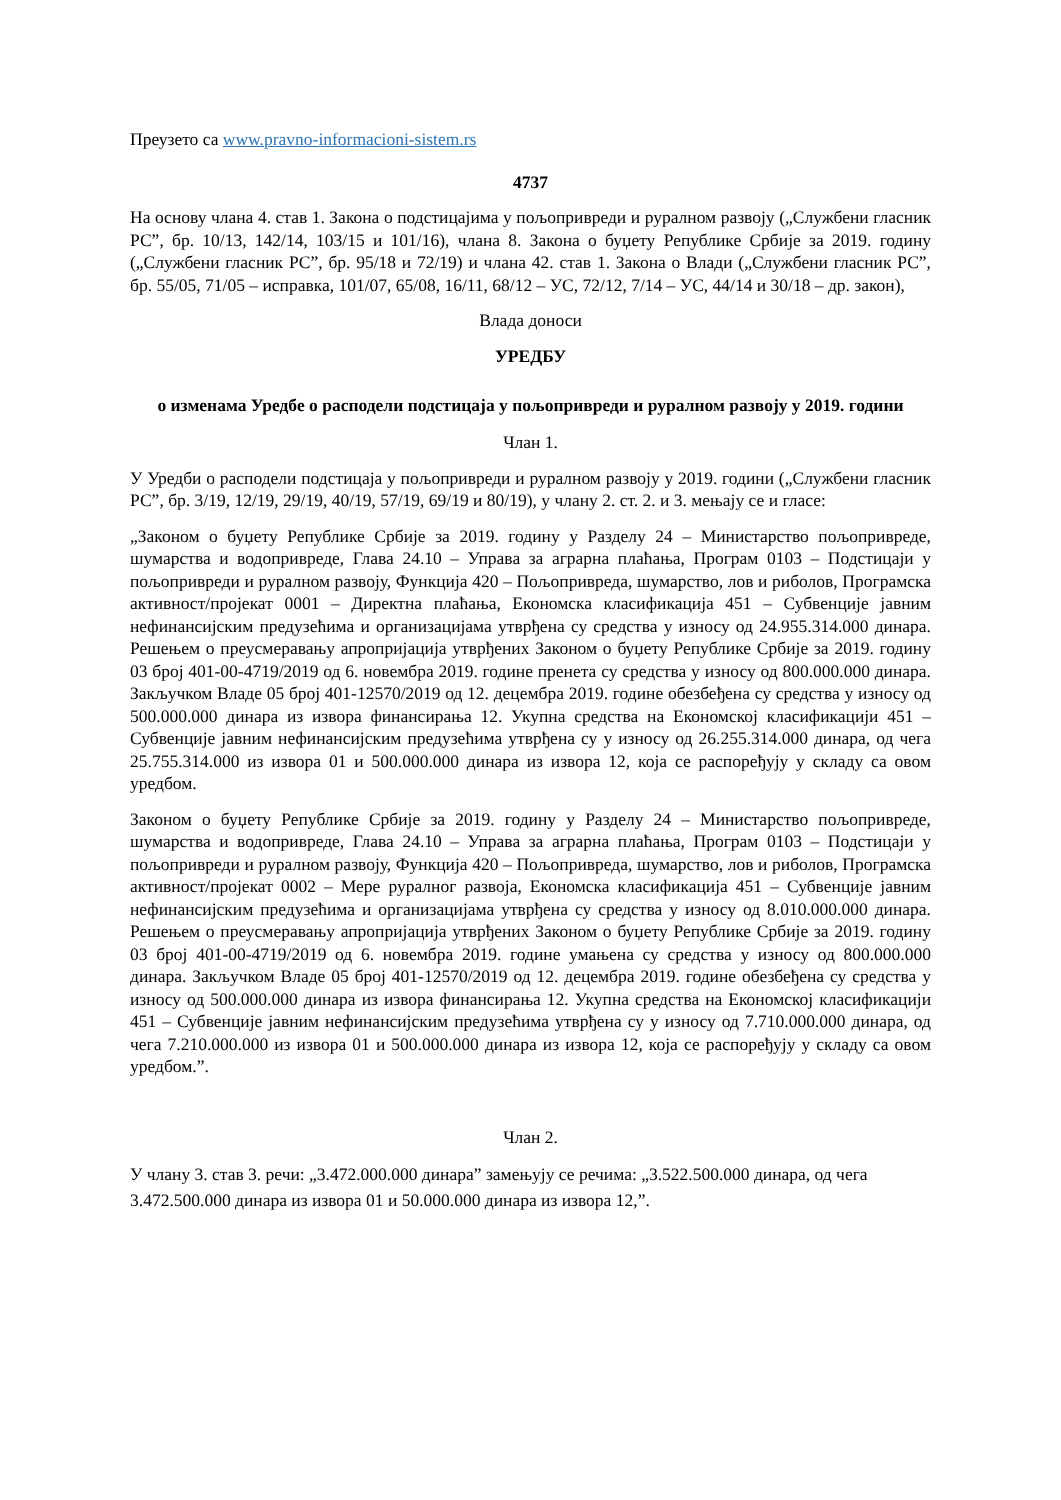Преузето са www.pravno-informacioni-sistem.rs
4737
На основу члана 4. став 1. Закона о подстицајима у пољопривреди и руралном развоју („Службени гласник РС”, бр. 10/13, 142/14, 103/15 и 101/16), члана 8. Закона о буџету Републике Србије за 2019. годину („Службени гласник РС”, бр. 95/18 и 72/19) и члана 42. став 1. Закона о Влади („Службени гласник РС”, бр. 55/05, 71/05 – исправка, 101/07, 65/08, 16/11, 68/12 – УС, 72/12, 7/14 – УС, 44/14 и 30/18 – др. закон),
Влада доноси
УРЕДБУ
о изменама Уредбе о расподели подстицаја у пољопривреди и руралном развоју у 2019. години
Члан 1.
У Уредби о расподели подстицаја у пољопривреди и руралном развоју у 2019. години („Службени гласник РС”, бр. 3/19, 12/19, 29/19, 40/19, 57/19, 69/19 и 80/19), у члану 2. ст. 2. и 3. мењају се и гласе:
„Законом о буџету Републике Србије за 2019. годину у Разделу 24 – Министарство пољопривреде, шумарства и водопривреде, Глава 24.10 – Управа за аграрна плаћања, Програм 0103 – Подстицаји у пољопривреди и руралном развоју, Функција 420 – Пољопривреда, шумарство, лов и риболов, Програмска активност/пројекат 0001 – Директна плаћања, Економска класификација 451 – Субвенције јавним нефинансијским предузећима и организацијама утврђена су средства у износу од 24.955.314.000 динара. Решењем о преусмеравању апропријација утврђених Законом о буџету Републике Србије за 2019. годину 03 број 401-00-4719/2019 од 6. новембра 2019. године пренета су средства у износу од 800.000.000 динара. Закључком Владе 05 број 401-12570/2019 од 12. децембра 2019. године обезбеђена су средства у износу од 500.000.000 динара из извора финансирања 12. Укупна средства на Економској класификацији 451 – Субвенције јавним нефинансијским предузећима утврђена су у износу од 26.255.314.000 динара, од чега 25.755.314.000 из извора 01 и 500.000.000 динара из извора 12, која се распоређују у складу са овом уредбом.
Законом о буџету Републике Србије за 2019. годину у Разделу 24 – Министарство пољопривреде, шумарства и водопривреде, Глава 24.10 – Управа за аграрна плаћања, Програм 0103 – Подстицаји у пољопривреди и руралном развоју, Функција 420 – Пољопривреда, шумарство, лов и риболов, Програмска активност/пројекат 0002 – Мере руралног развоја, Економска класификација 451 – Субвенције јавним нефинансијским предузећима и организацијама утврђена су средства у износу од 8.010.000.000 динара. Решењем о преусмеравању апропријација утврђених Законом о буџету Републике Србије за 2019. годину 03 број 401-00-4719/2019 од 6. новембра 2019. године умањена су средства у износу од 800.000.000 динара. Закључком Владе 05 број 401-12570/2019 од 12. децембра 2019. године обезбеђена су средства у износу од 500.000.000 динара из извора финансирања 12. Укупна средства на Економској класификацији 451 – Субвенције јавним нефинансијским предузећима утврђена су у износу од 7.710.000.000 динара, од чега 7.210.000.000 из извора 01 и 500.000.000 динара из извора 12, која се распоређују у складу са овом уредбом.”.
Члан 2.
У члану 3. став 3. речи: „3.472.000.000 динара” замењују се речима: „3.522.500.000 динара, од чега 3.472.500.000 динара из извора 01 и 50.000.000 динара из извора 12,”.